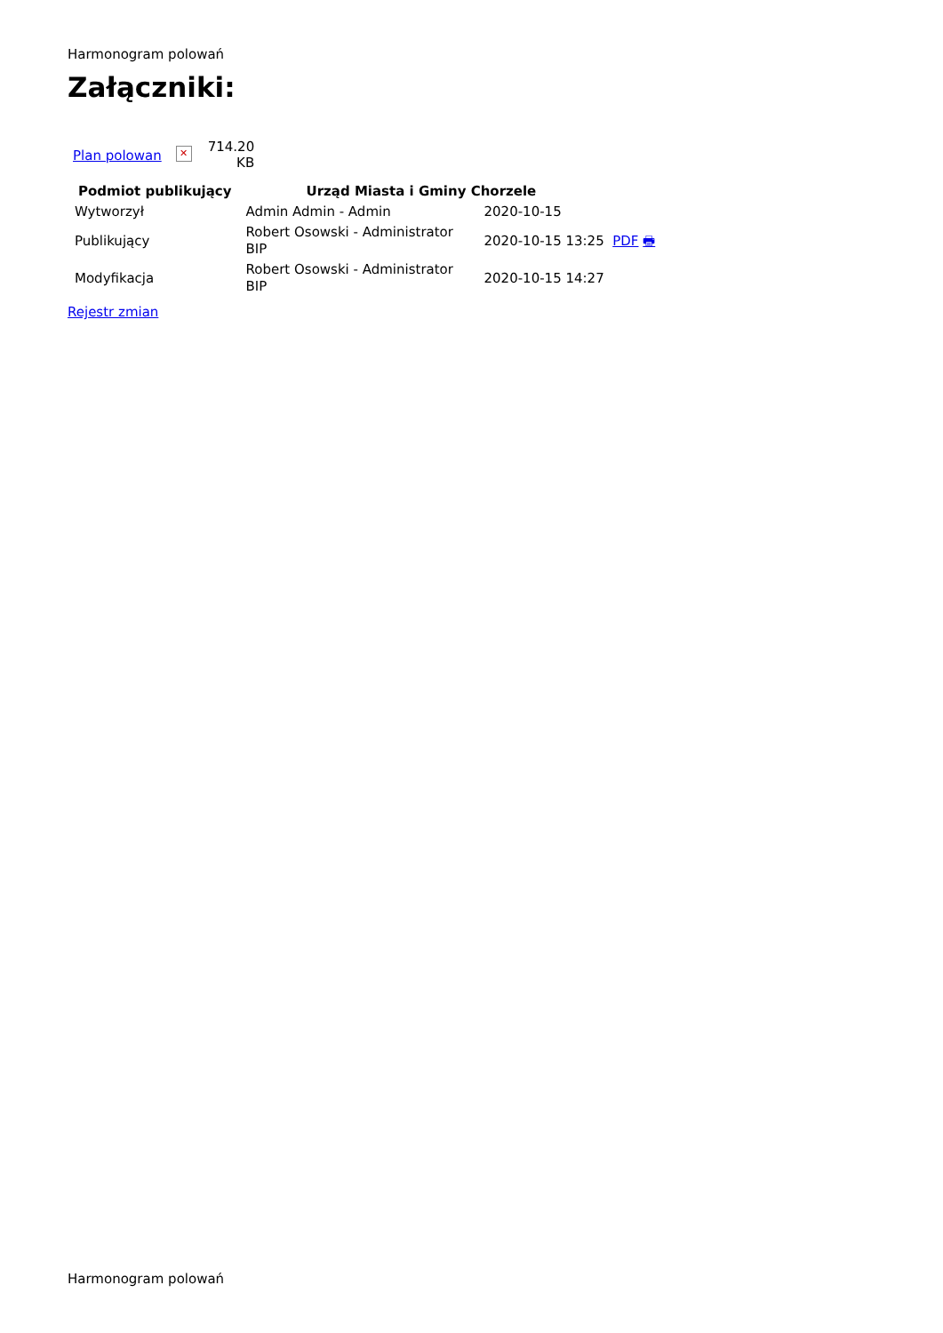Harmonogram polowań
Załączniki:
| Plan polowan | ✕ | 714.20 KB |
| Podmiot publikujący | Urząd Miasta i Gminy Chorzele | |
| --- | --- | --- |
| Wytworzył | Admin Admin - Admin | 2020-10-15 |
| Publikujący | Robert Osowski - Administrator BIP | 2020-10-15 13:25 PDF 🖶 |
| Modyfikacja | Robert Osowski - Administrator BIP | 2020-10-15 14:27 |
Rejestr zmian
Harmonogram polowań